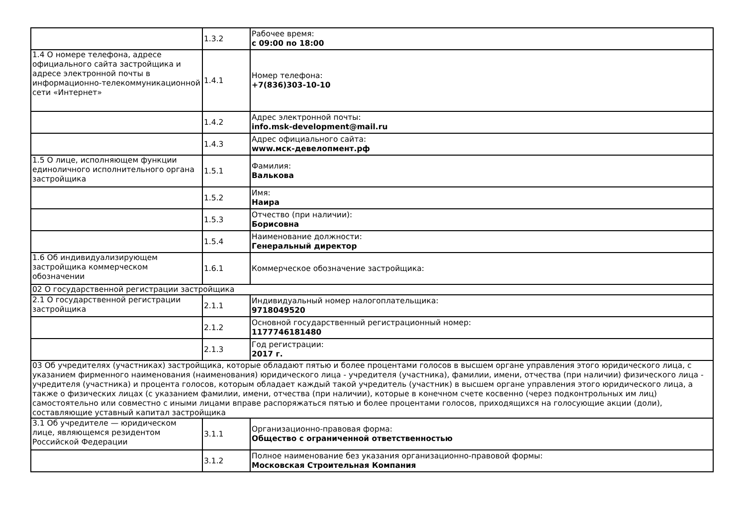| | 1.3.2 | Рабочее время: с 09:00 по 18:00 |
| 1.4 О номере телефона, адресе официального сайта застройщика и адресе электронной почты в информационно-телекоммуникационной сети «Интернет» | 1.4.1 | Номер телефона: +7(836)303-10-10 |
| | 1.4.2 | Адрес электронной почты: info.msk-development@mail.ru |
| | 1.4.3 | Адрес официального сайта: www.мск-девелопмент.рф |
| 1.5 О лице, исполняющем функции единоличного исполнительного органа застройщика | 1.5.1 | Фамилия: Валькова |
| | 1.5.2 | Имя: Наира |
| | 1.5.3 | Отчество (при наличии): Борисовна |
| | 1.5.4 | Наименование должности: Генеральный директор |
| 1.6 Об индивидуализирующем застройщика коммерческом обозначении | 1.6.1 | Коммерческое обозначение застройщика: |
| 02 О государственной регистрации застройщика | | |
| 2.1 О государственной регистрации застройщика | 2.1.1 | Индивидуальный номер налогоплательщика: 9718049520 |
| | 2.1.2 | Основной государственный регистрационный номер: 1177746181480 |
| | 2.1.3 | Год регистрации: 2017 г. |
| 03 Об учредителях (участниках) застройщика, которые обладают пятью и более процентами голосов в высшем органе управления этого юридического лица, с указанием фирменного наименования (наименования) юридического лица - учредителя (участника), фамилии, имени, отчества (при наличии) физического лица - учредителя (участника) и процента голосов, которым обладает каждый такой учредитель (участник) в высшем органе управления этого юридического лица, а также о физических лицах (с указанием фамилии, имени, отчества (при наличии), которые в конечном счете косвенно (через подконтрольных им лиц) самостоятельно или совместно с иными лицами вправе распоряжаться пятью и более процентами голосов, приходящихся на голосующие акции (доли), составляющие уставный капитал застройщика | | |
| 3.1 Об учредителе — юридическом лице, являющемся резидентом Российской Федерации | 3.1.1 | Организационно-правовая форма: Общество с ограниченной ответственностью |
| | 3.1.2 | Полное наименование без указания организационно-правовой формы: Московская Строительная Компания |